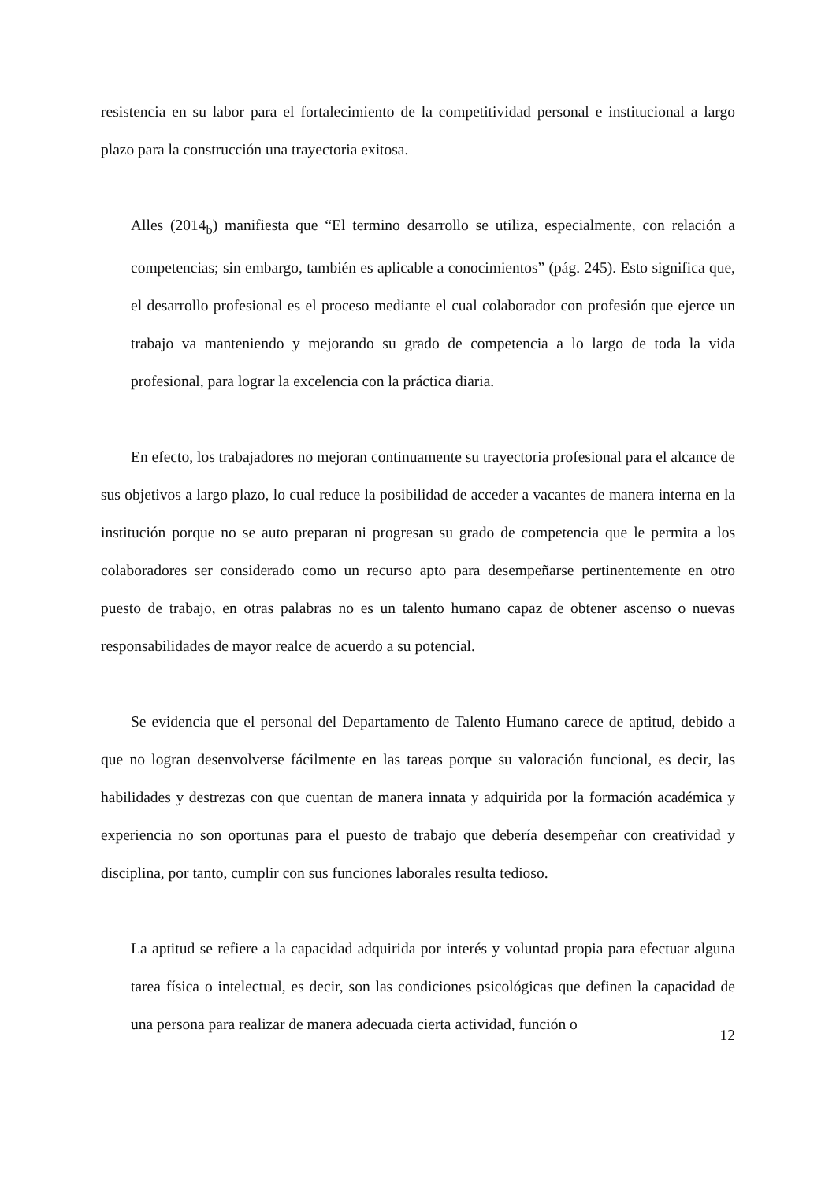resistencia en su labor para el fortalecimiento de la competitividad personal e institucional a largo plazo para la construcción una trayectoria exitosa.
Alles (2014<sub>b</sub>) manifiesta que “El termino desarrollo se utiliza, especialmente, con relación a competencias; sin embargo, también es aplicable a conocimientos” (pág. 245). Esto significa que, el desarrollo profesional es el proceso mediante el cual colaborador con profesión que ejerce un trabajo va manteniendo y mejorando su grado de competencia a lo largo de toda la vida profesional, para lograr la excelencia con la práctica diaria.
En efecto, los trabajadores no mejoran continuamente su trayectoria profesional para el alcance de sus objetivos a largo plazo, lo cual reduce la posibilidad de acceder a vacantes de manera interna en la institución porque no se auto preparan ni progresan su grado de competencia que le permita a los colaboradores ser considerado como un recurso apto para desempeñarse pertinentemente en otro puesto de trabajo, en otras palabras no es un talento humano capaz de obtener ascenso o nuevas responsabilidades de mayor realce de acuerdo a su potencial.
Se evidencia que el personal del Departamento de Talento Humano carece de aptitud, debido a que no logran desenvolverse fácilmente en las tareas porque su valoración funcional, es decir, las habilidades y destrezas con que cuentan de manera innata y adquirida por la formación académica y experiencia no son oportunas para el puesto de trabajo que debería desempeñar con creatividad y disciplina, por tanto, cumplir con sus funciones laborales resulta tedioso.
La aptitud se refiere a la capacidad adquirida por interés y voluntad propia para efectuar alguna tarea física o intelectual, es decir, son las condiciones psicológicas que definen la capacidad de una persona para realizar de manera adecuada cierta actividad, función o
12